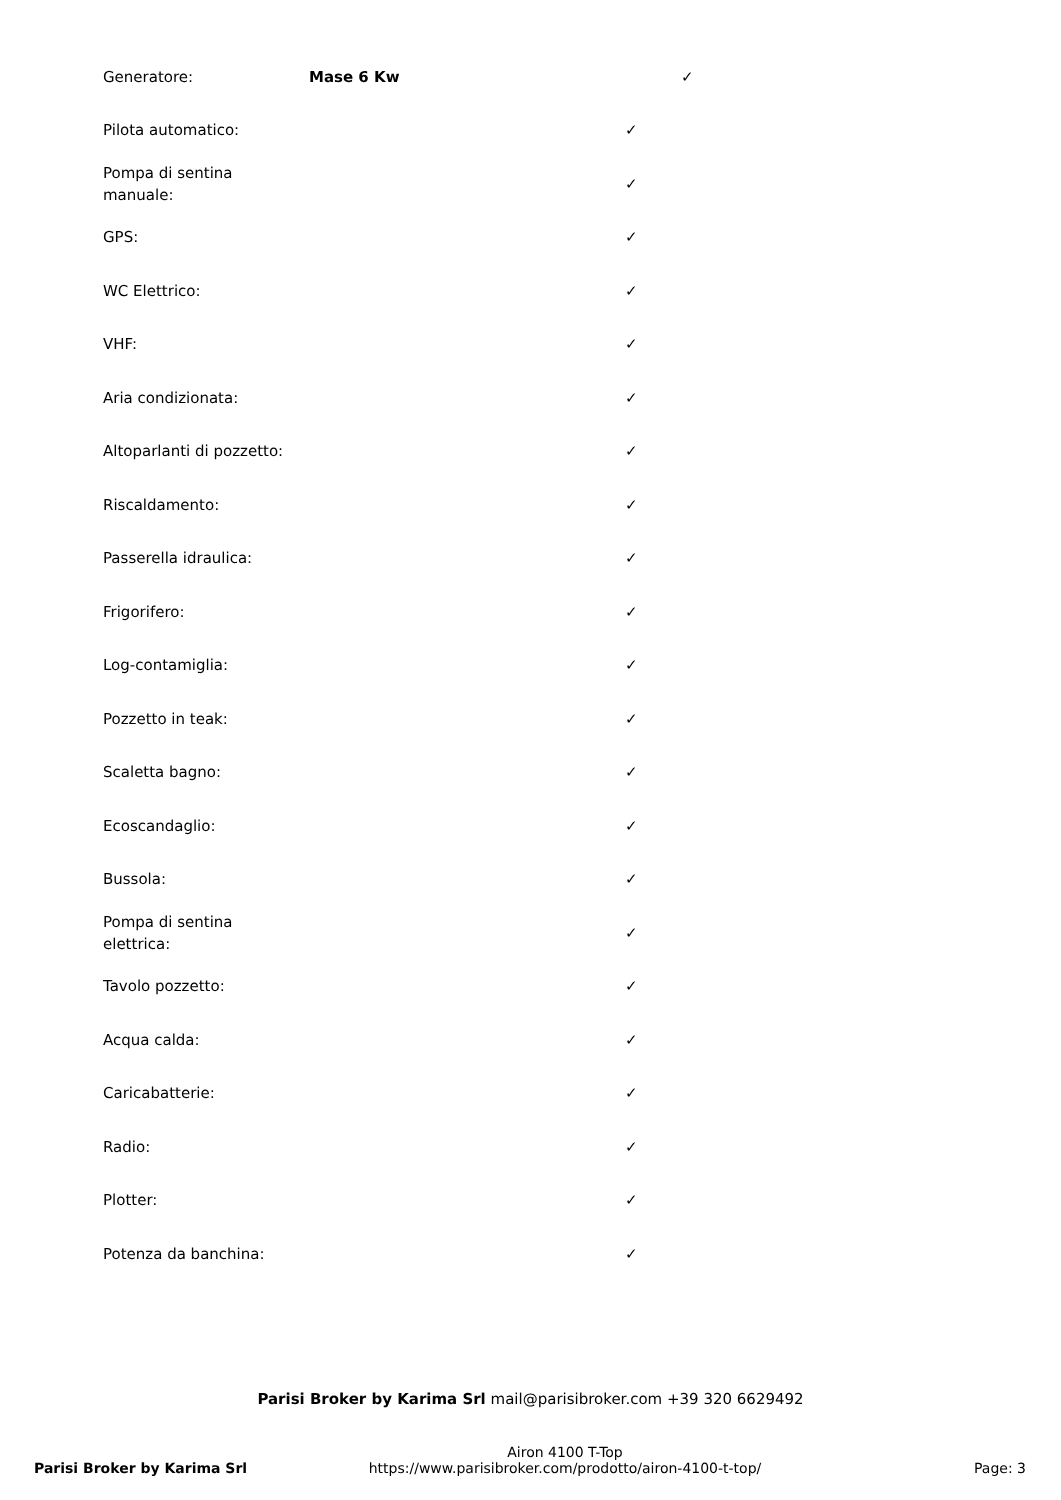| Generatore: | Mase 6 Kw | | ✓ |
| Pilota automatico: | | ✓ | |
| Pompa di sentina manuale: | | ✓ | |
| GPS: | | ✓ | |
| WC Elettrico: | | ✓ | |
| VHF: | | ✓ | |
| Aria condizionata: | | ✓ | |
| Altoparlanti di pozzetto: | | ✓ | |
| Riscaldamento: | | ✓ | |
| Passerella idraulica: | | ✓ | |
| Frigorifero: | | ✓ | |
| Log-contamiglia: | | ✓ | |
| Pozzetto in teak: | | ✓ | |
| Scaletta bagno: | | ✓ | |
| Ecoscandaglio: | | ✓ | |
| Bussola: | | ✓ | |
| Pompa di sentina elettrica: | | ✓ | |
| Tavolo pozzetto: | | ✓ | |
| Acqua calda: | | ✓ | |
| Caricabatterie: | | ✓ | |
| Radio: | | ✓ | |
| Plotter: | | ✓ | |
| Potenza da banchina: | | ✓ | |
Parisi Broker by Karima Srl mail@parisibroker.com +39 320 6629492
Parisi Broker by Karima Srl
Airon 4100 T-Top
https://www.parisibroker.com/prodotto/airon-4100-t-top/
Page: 3